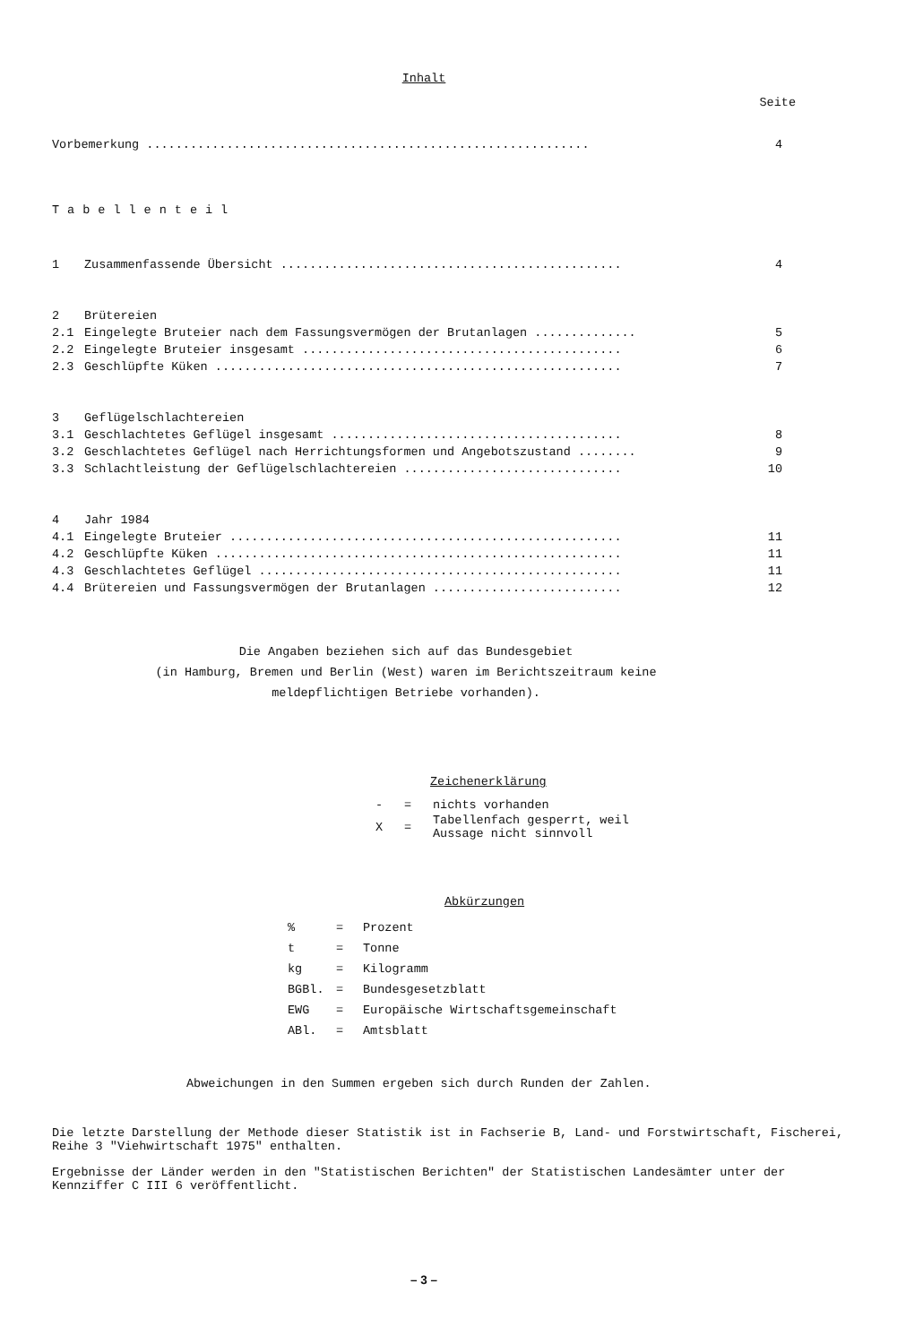Inhalt
Seite
| Vorbemerkung ............................................................. | | 4 |
| Tabellenteil | | |
| 1 | Zusammenfassende Übersicht ............................................... | 4 |
| 2 | Brütereien | |
| 2.1 | Eingelegte Bruteier nach dem Fassungsvermögen der Brutanlagen .............. | 5 |
| 2.2 | Eingelegte Bruteier insgesamt ............................................ | 6 |
| 2.3 | Geschlüpfte Küken ........................................................ | 7 |
| 3 | Geflügelschlachtereien | |
| 3.1 | Geschlachtetes Geflügel insgesamt ........................................ | 8 |
| 3.2 | Geschlachtetes Geflügel nach Herrichtungsformen und Angebotszustand ........ | 9 |
| 3.3 | Schlachtleistung der Geflügelschlachtereien .............................. | 10 |
| 4 | Jahr 1984 | |
| 4.1 | Eingelegte Bruteier ...................................................... | 11 |
| 4.2 | Geschlüpfte Küken ........................................................ | 11 |
| 4.3 | Geschlachtetes Geflügel .................................................. | 11 |
| 4.4 | Brütereien und Fassungsvermögen der Brutanlagen .......................... | 12 |
Die Angaben beziehen sich auf das Bundesgebiet
(in Hamburg, Bremen und Berlin (West) waren im Berichtszeitraum keine
meldepflichtigen Betriebe vorhanden).
Zeichenerklärung
| - | = | nichts vorhanden |
| X | = | Tabellenfach gesperrt, weil Aussage nicht sinnvoll |
Abkürzungen
| % | = | Prozent |
| t | = | Tonne |
| kg | = | Kilogramm |
| BGBl. | = | Bundesgesetzblatt |
| EWG | = | Europäische Wirtschaftsgemeinschaft |
| ABl. | = | Amtsblatt |
Abweichungen in den Summen ergeben sich durch Runden der Zahlen.
Die letzte Darstellung der Methode dieser Statistik ist in Fachserie B, Land- und Forstwirtschaft, Fischerei, Reihe 3 "Viehwirtschaft 1975" enthalten.
Ergebnisse der Länder werden in den "Statistischen Berichten" der Statistischen Landesämter unter der Kennziffer C III 6 veröffentlicht.
– 3 –